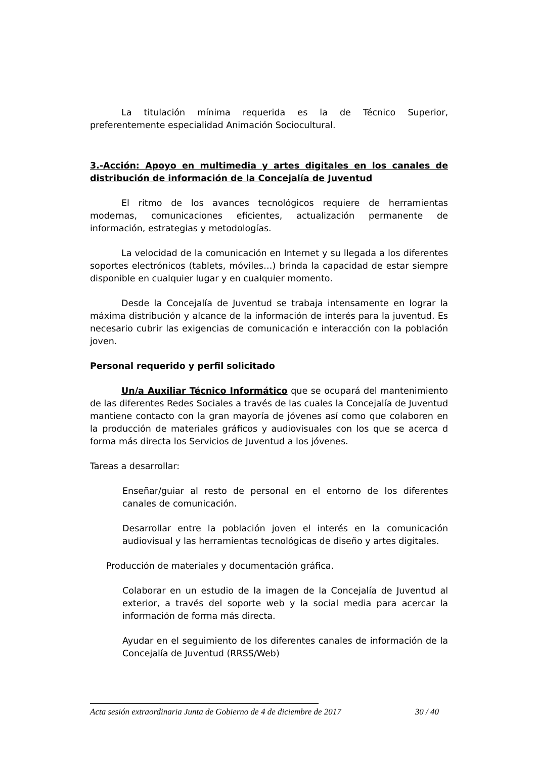La titulación mínima requerida es la de Técnico Superior, preferentemente especialidad Animación Sociocultural.
3.-Acción: Apoyo en multimedia y artes digitales en los canales de distribución de información de la Concejalía de Juventud
El ritmo de los avances tecnológicos requiere de herramientas modernas, comunicaciones eficientes, actualización permanente de información, estrategias y metodologías.
La velocidad de la comunicación en Internet y su llegada a los diferentes soportes electrónicos (tablets, móviles…) brinda la capacidad de estar siempre disponible en cualquier lugar y en cualquier momento.
Desde la Concejalía de Juventud se trabaja intensamente en lograr la máxima distribución y alcance de la información de interés para la juventud. Es necesario cubrir las exigencias de comunicación e interacción con la población joven.
Personal requerido y perfil solicitado
Un/a Auxiliar Técnico Informático que se ocupará del mantenimiento de las diferentes Redes Sociales a través de las cuales la Concejalía de Juventud mantiene contacto con la gran mayoría de jóvenes así como que colaboren en la producción de materiales gráficos y audiovisuales con los que se acerca d forma más directa los Servicios de Juventud a los jóvenes.
Tareas a desarrollar:
Enseñar/guiar al resto de personal en el entorno de los diferentes canales de comunicación.
Desarrollar entre la población joven el interés en la comunicación audiovisual y las herramientas tecnológicas de diseño y artes digitales.
Producción de materiales y documentación gráfica.
Colaborar en un estudio de la imagen de la Concejalía de Juventud al exterior, a través del soporte web y la social media para acercar la información de forma más directa.
Ayudar en el seguimiento de los diferentes canales de información de la Concejalía de Juventud (RRSS/Web)
Acta sesión extraordinaria Junta de Gobierno de 4 de diciembre de 2017 30 / 40